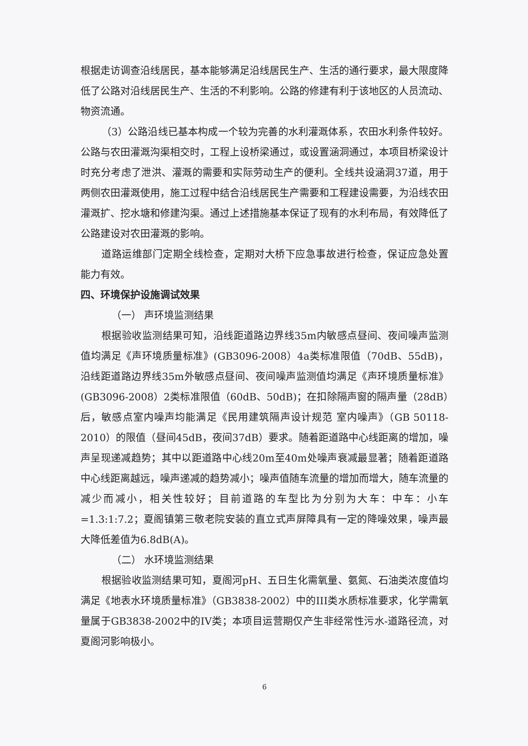根据走访调查沿线居民，基本能够满足沿线居民生产、生活的通行要求，最大限度降低了公路对沿线居民生产、生活的不利影响。公路的修建有利于该地区的人员流动、物资流通。
（3）公路沿线已基本构成一个较为完善的水利灌溉体系，农田水利条件较好。公路与农田灌溉沟渠相交时，工程上设桥梁通过，或设置涵洞通过，本项目桥梁设计时充分考虑了泄洪、灌溉的需要和实际劳动生产的便利。全线共设涵洞37道，用于两侧农田灌溉使用，施工过程中结合沿线居民生产需要和工程建设需要，为沿线农田灌溉扩、挖水塘和修建沟渠。通过上述措施基本保证了现有的水利布局，有效降低了公路建设对农田灌溉的影响。
道路运维部门定期全线检查，定期对大桥下应急事故进行检查，保证应急处置能力有效。
四、环境保护设施调试效果
（一） 声环境监测结果
根据验收监测结果可知，沿线距道路边界线35m内敏感点昼间、夜间噪声监测值均满足《声环境质量标准》(GB3096-2008）4a类标准限值（70dB、55dB)，沿线距道路边界线35m外敏感点昼间、夜间噪声监测值均满足《声环境质量标准》(GB3096-2008）2类标准限值（60dB、50dB)；在扣除隔声窗的隔声量（28dB）后，敏感点室内噪声均能满足《民用建筑隔声设计规范 室内噪声》（GB 50118-2010）的限值（昼间45dB，夜间37dB）要求。随着距道路中心线距离的增加，噪声呈现递减趋势；其中以距道路中心线20m至40m处噪声衰减最显著；随着距道路中心线距离越远，噪声递减的趋势减小；噪声值随车流量的增加而增大，随车流量的减少而减小，相关性较好；目前道路的车型比为分别为大车：中车：小车=1.3:1:7.2；夏阁镇第三敬老院安装的直立式声屏障具有一定的降噪效果，噪声最大降低差值为6.8dB(A)。
（二） 水环境监测结果
根据验收监测结果可知，夏阁河pH、五日生化需氧量、氨氮、石油类浓度值均满足《地表水环境质量标准》（GB3838-2002）中的III类水质标准要求，化学需氧量属于GB3838-2002中的IV类；本项目运营期仅产生非经常性污水-道路径流，对夏阁河影响极小。
6